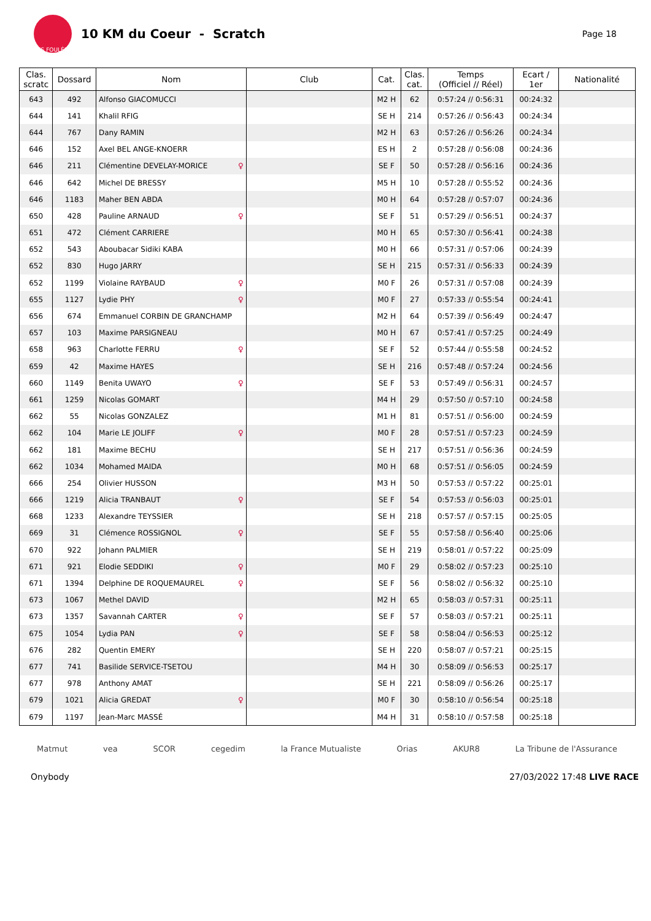LES FOULÉES
10 KM du Coeur - Scratch
Page 18
| Clas. scratc | Dossard | Nom | Club | Cat. | Clas. cat. | Temps (Officiel // Réel) | Ecart / 1er | Nationalité |
| --- | --- | --- | --- | --- | --- | --- | --- | --- |
| 643 | 492 | Alfonso GIACOMUCCI | | M2 H | 62 | 0:57:24 // 0:56:31 | 00:24:32 | |
| 644 | 141 | Khalil RFIG | | SE H | 214 | 0:57:26 // 0:56:43 | 00:24:34 | |
| 644 | 767 | Dany RAMIN | | M2 H | 63 | 0:57:26 // 0:56:26 | 00:24:34 | |
| 646 | 152 | Axel BEL ANGE-KNOERR | | ES H | 2 | 0:57:28 // 0:56:08 | 00:24:36 | |
| 646 | 211 | Clémentine DEVELAY-MORICE ♀ | | SE F | 50 | 0:57:28 // 0:56:16 | 00:24:36 | |
| 646 | 642 | Michel DE BRESSY | | M5 H | 10 | 0:57:28 // 0:55:52 | 00:24:36 | |
| 646 | 1183 | Maher BEN ABDA | | M0 H | 64 | 0:57:28 // 0:57:07 | 00:24:36 | |
| 650 | 428 | Pauline ARNAUD ♀ | | SE F | 51 | 0:57:29 // 0:56:51 | 00:24:37 | |
| 651 | 472 | Clément CARRIERE | | M0 H | 65 | 0:57:30 // 0:56:41 | 00:24:38 | |
| 652 | 543 | Aboubacar Sidiki KABA | | M0 H | 66 | 0:57:31 // 0:57:06 | 00:24:39 | |
| 652 | 830 | Hugo JARRY | | SE H | 215 | 0:57:31 // 0:56:33 | 00:24:39 | |
| 652 | 1199 | Violaine RAYBAUD ♀ | | M0 F | 26 | 0:57:31 // 0:57:08 | 00:24:39 | |
| 655 | 1127 | Lydie PHY ♀ | | M0 F | 27 | 0:57:33 // 0:55:54 | 00:24:41 | |
| 656 | 674 | Emmanuel CORBIN DE GRANCHAMP | | M2 H | 64 | 0:57:39 // 0:56:49 | 00:24:47 | |
| 657 | 103 | Maxime PARSIGNEAU | | M0 H | 67 | 0:57:41 // 0:57:25 | 00:24:49 | |
| 658 | 963 | Charlotte FERRU ♀ | | SE F | 52 | 0:57:44 // 0:55:58 | 00:24:52 | |
| 659 | 42 | Maxime HAYES | | SE H | 216 | 0:57:48 // 0:57:24 | 00:24:56 | |
| 660 | 1149 | Benita UWAYO ♀ | | SE F | 53 | 0:57:49 // 0:56:31 | 00:24:57 | |
| 661 | 1259 | Nicolas GOMART | | M4 H | 29 | 0:57:50 // 0:57:10 | 00:24:58 | |
| 662 | 55 | Nicolas GONZALEZ | | M1 H | 81 | 0:57:51 // 0:56:00 | 00:24:59 | |
| 662 | 104 | Marie LE JOLIFF ♀ | | M0 F | 28 | 0:57:51 // 0:57:23 | 00:24:59 | |
| 662 | 181 | Maxime BECHU | | SE H | 217 | 0:57:51 // 0:56:36 | 00:24:59 | |
| 662 | 1034 | Mohamed MAIDA | | M0 H | 68 | 0:57:51 // 0:56:05 | 00:24:59 | |
| 666 | 254 | Olivier HUSSON | | M3 H | 50 | 0:57:53 // 0:57:22 | 00:25:01 | |
| 666 | 1219 | Alicia TRANBAUT ♀ | | SE F | 54 | 0:57:53 // 0:56:03 | 00:25:01 | |
| 668 | 1233 | Alexandre TEYSSIER | | SE H | 218 | 0:57:57 // 0:57:15 | 00:25:05 | |
| 669 | 31 | Clémence ROSSIGNOL ♀ | | SE F | 55 | 0:57:58 // 0:56:40 | 00:25:06 | |
| 670 | 922 | Johann PALMIER | | SE H | 219 | 0:58:01 // 0:57:22 | 00:25:09 | |
| 671 | 921 | Elodie SEDDIKI ♀ | | M0 F | 29 | 0:58:02 // 0:57:23 | 00:25:10 | |
| 671 | 1394 | Delphine DE ROQUEMAUREL ♀ | | SE F | 56 | 0:58:02 // 0:56:32 | 00:25:10 | |
| 673 | 1067 | Methel DAVID | | M2 H | 65 | 0:58:03 // 0:57:31 | 00:25:11 | |
| 673 | 1357 | Savannah CARTER ♀ | | SE F | 57 | 0:58:03 // 0:57:21 | 00:25:11 | |
| 675 | 1054 | Lydia PAN ♀ | | SE F | 58 | 0:58:04 // 0:56:53 | 00:25:12 | |
| 676 | 282 | Quentin EMERY | | SE H | 220 | 0:58:07 // 0:57:21 | 00:25:15 | |
| 677 | 741 | Basilide SERVICE-TSETOU | | M4 H | 30 | 0:58:09 // 0:56:53 | 00:25:17 | |
| 677 | 978 | Anthony AMAT | | SE H | 221 | 0:58:09 // 0:56:26 | 00:25:17 | |
| 679 | 1021 | Alicia GREDAT ♀ | | M0 F | 30 | 0:58:10 // 0:56:54 | 00:25:18 | |
| 679 | 1197 | Jean-Marc MASSÉ | | M4 H | 31 | 0:58:10 // 0:57:58 | 00:25:18 | |
Matmut vea SCOR cegedim la France Mutualiste Orias AKUR8 La Tribune de l'Assurance
Onybody 27/03/2022 17:48 LIVE RACE